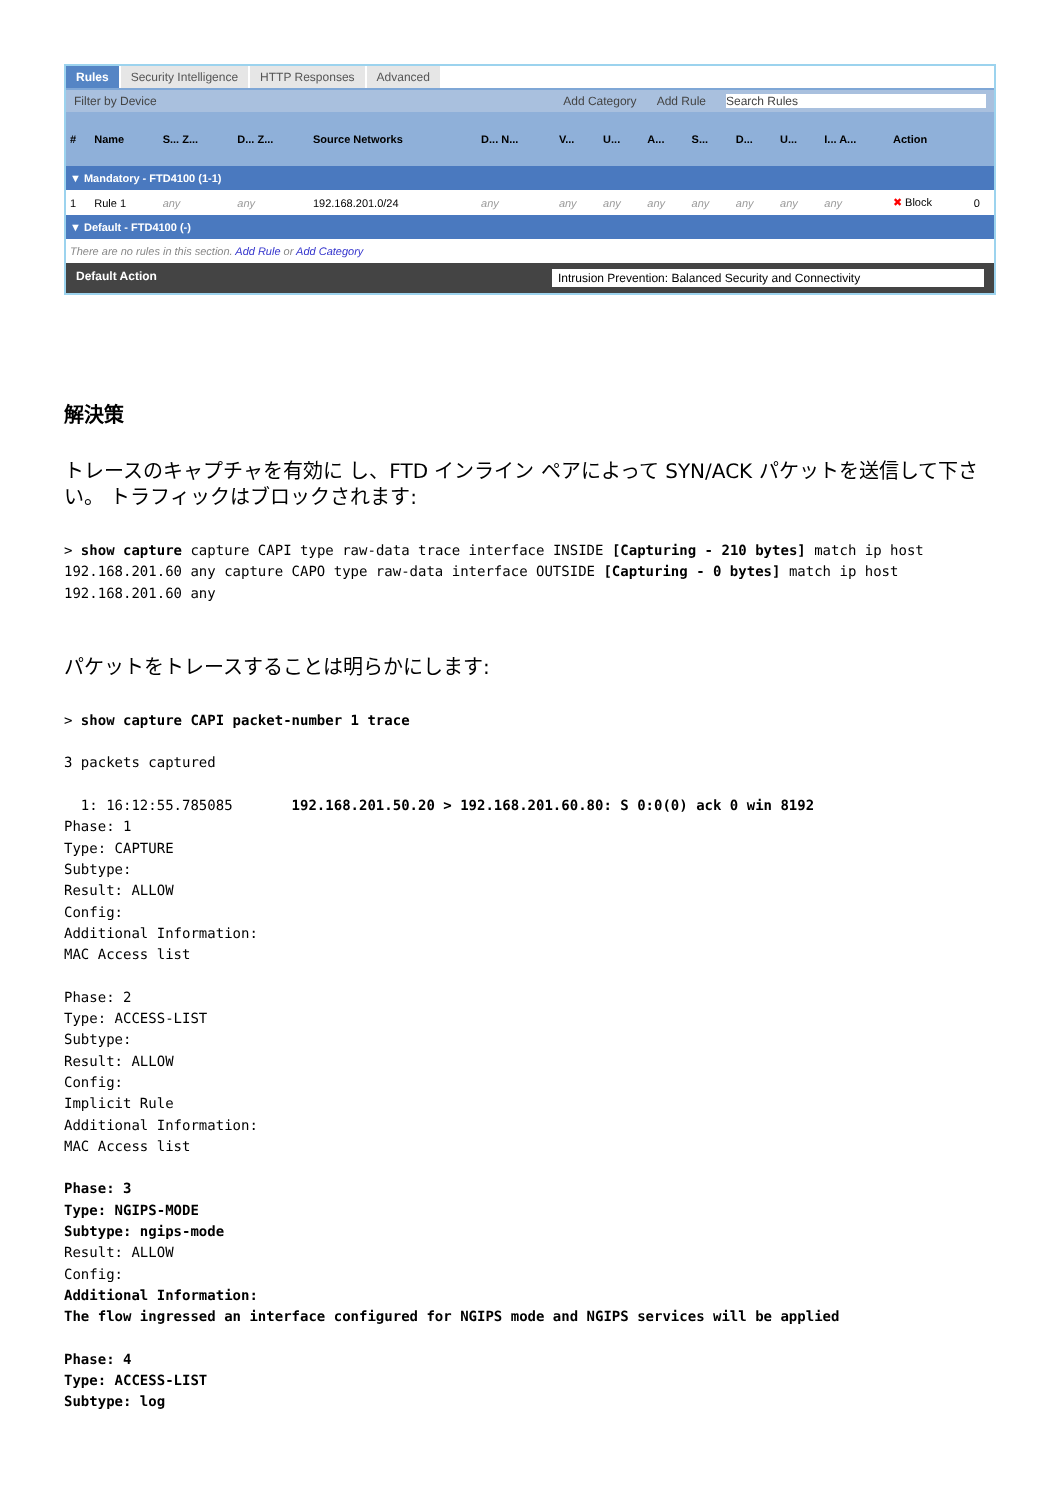Rules Security Intelligence HTTP Responses Advanced
Filter by Device Add Category Add Rule Search Rules
| # | Name | S... Z... | D... Z... | Source Networks | D... N... | V... | U... | A... | S... | D... | U... | I... A... | Action | |
| --- | --- | --- | --- | --- | --- | --- | --- | --- | --- | --- | --- | --- | --- | --- |
| ▼ Mandatory - FTD4100 (1-1) | | | | | | | | | | | | | | |
| 1 | Rule 1 | any | any | 192.168.201.0/24 | any | any | any | any | any | any | any | any | ✖ Block | 0 |
| ▼ Default - FTD4100 (-) | | | | | | | | | | | | | | |
| There are no rules in this section. Add Rule or Add Category | | | | | | | | | | | | | | |
Default Action Intrusion Prevention: Balanced Security and Connectivity
解決策
トレースのキャプチャを有効に し、FTD インライン ペアによって SYN/ACK パケットを送信して下さい。 トラフィックはブロックされます:
> show capture capture CAPI type raw-data trace interface INSIDE [Capturing - 210 bytes] match ip host 192.168.201.60 any capture CAPO type raw-data interface OUTSIDE [Capturing - 0 bytes] match ip host 192.168.201.60 any
パケットをトレースすることは明らかにします:
> show capture CAPI packet-number 1 trace

3 packets captured

  1: 16:12:55.785085       192.168.201.50.20 > 192.168.201.60.80: S 0:0(0) ack 0 win 8192
Phase: 1
Type: CAPTURE
Subtype:
Result: ALLOW
Config:
Additional Information:
MAC Access list

Phase: 2
Type: ACCESS-LIST
Subtype:
Result: ALLOW
Config:
Implicit Rule
Additional Information:
MAC Access list

Phase: 3
Type: NGIPS-MODE
Subtype: ngips-mode
Result: ALLOW
Config:
Additional Information:
The flow ingressed an interface configured for NGIPS mode and NGIPS services will be applied

Phase: 4
Type: ACCESS-LIST
Subtype: log